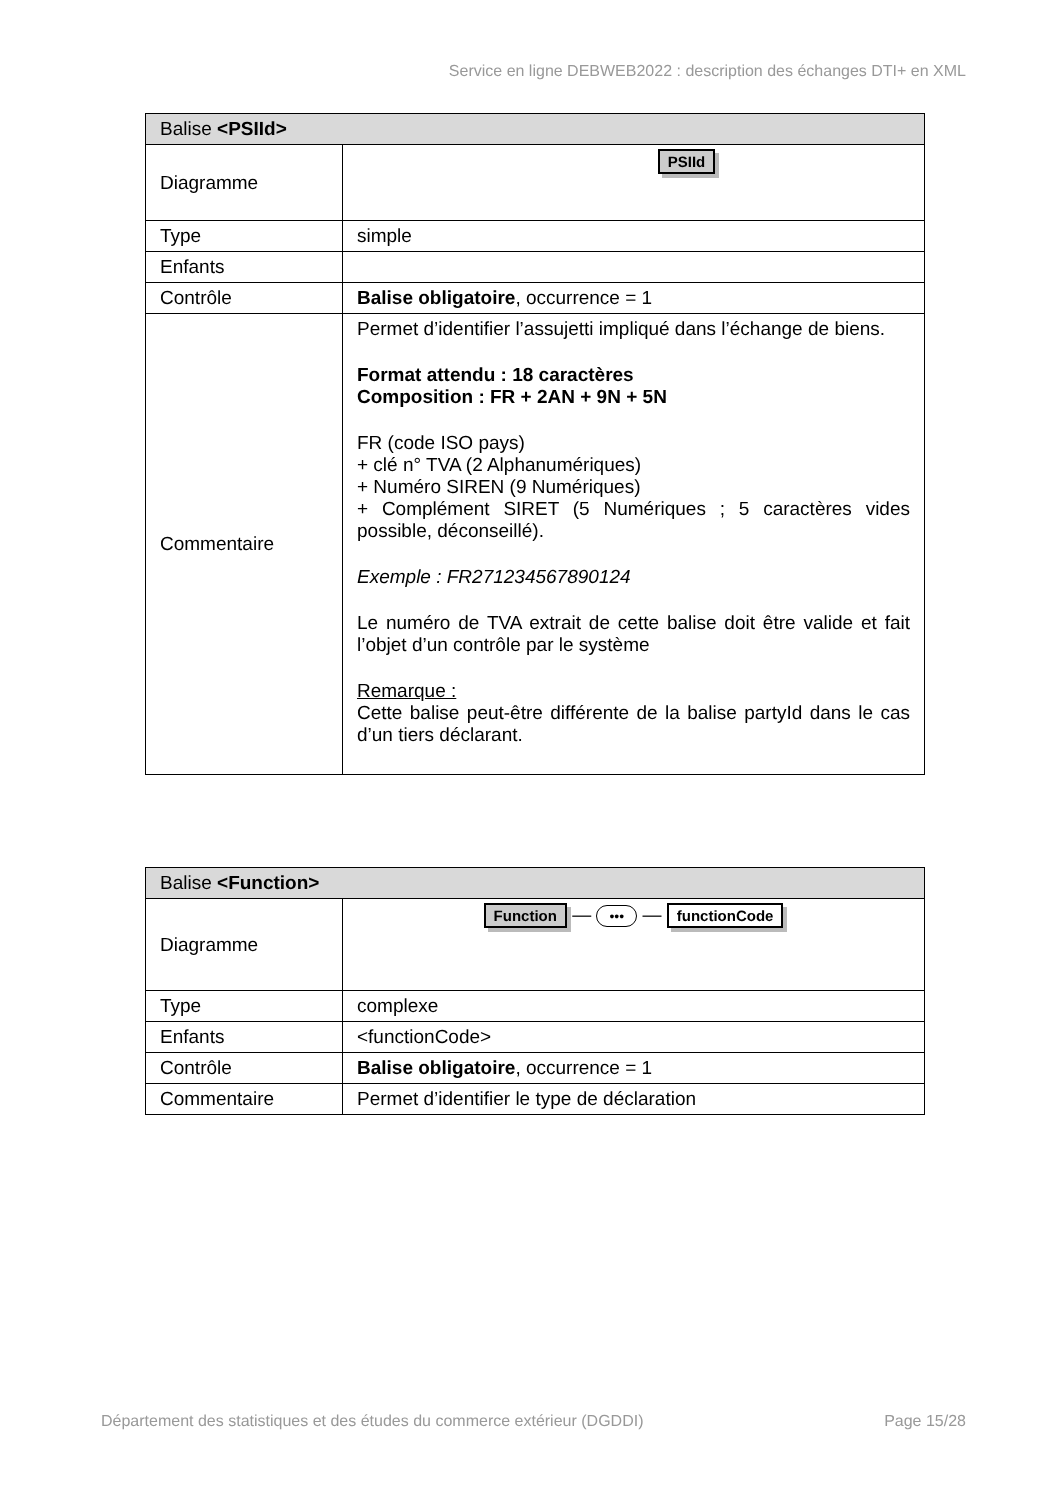Service en ligne DEBWEB2022 : description des échanges DTI+ en XML
| Balise <PSIId> | |
| --- | --- |
| Diagramme | PSIId |
| Type | simple |
| Enfants | |
| Contrôle | Balise obligatoire , occurrence = 1 |
| Commentaire | Permet d’identifier l’assujetti impliqué dans l’échange de biens. Format attendu : 18 caractères Composition : FR + 2AN + 9N + 5N FR (code ISO pays) + clé n° TVA (2 Alphanumériques) + Numéro SIREN (9 Numériques) + Complément SIRET (5 Numériques ; 5 caractères vides possible, déconseillé). Exemple : FR271234567890124 Le numéro de TVA extrait de cette balise doit être valide et fait l’objet d’un contrôle par le système Remarque : Cette balise peut-être différente de la balise partyId dans le cas d’un tiers déclarant. |
| Balise <Function> | |
| --- | --- |
| Diagramme | Function — ••• — functionCode |
| Type | complexe |
| Enfants | <functionCode> |
| Contrôle | Balise obligatoire , occurrence = 1 |
| Commentaire | Permet d’identifier le type de déclaration |
Département des statistiques et des études du commerce extérieur (DGDDI) Page 15/28